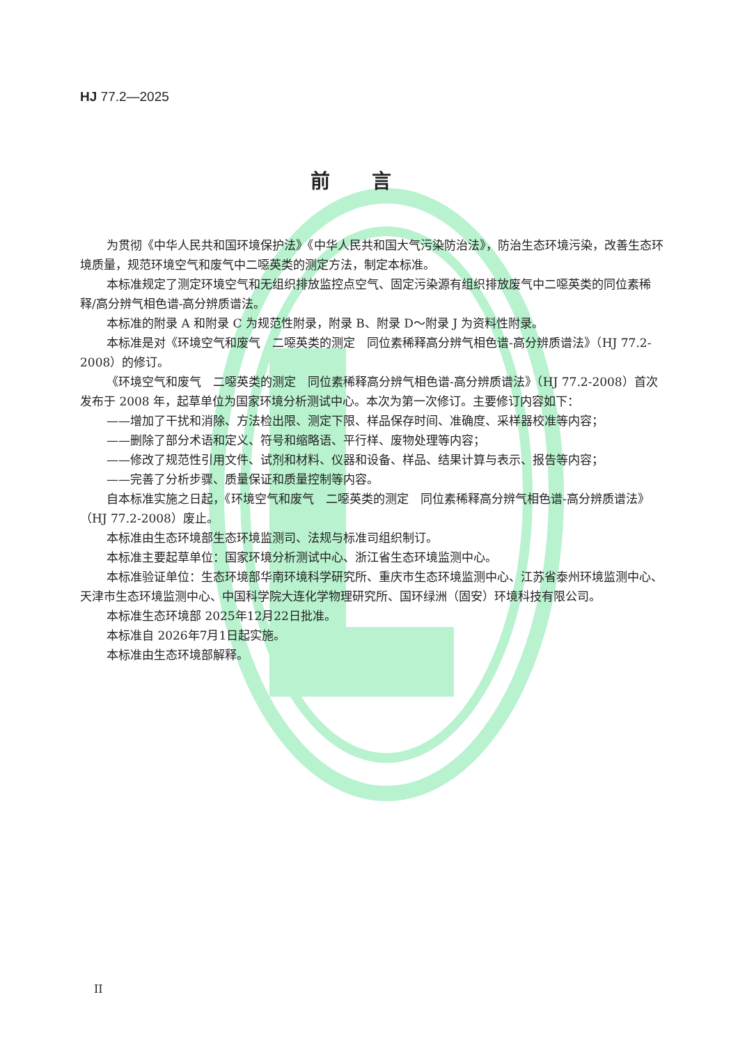HJ 77.2—2025
前言
为贯彻《中华人民共和国环境保护法》《中华人民共和国大气污染防治法》，防治生态环境污染，改善生态环境质量，规范环境空气和废气中二噁英类的测定方法，制定本标准。
本标准规定了测定环境空气和无组织排放监控点空气、固定污染源有组织排放废气中二噁英类的同位素稀释/高分辨气相色谱-高分辨质谱法。
本标准的附录 A 和附录 C 为规范性附录，附录 B、附录 D～附录 J 为资料性附录。
本标准是对《环境空气和废气　二噁英类的测定　同位素稀释高分辨气相色谱-高分辨质谱法》（HJ 77.2-2008）的修订。
《环境空气和废气　二噁英类的测定　同位素稀释高分辨气相色谱-高分辨质谱法》（HJ 77.2-2008）首次发布于 2008 年，起草单位为国家环境分析测试中心。本次为第一次修订。主要修订内容如下：
——增加了干扰和消除、方法检出限、测定下限、样品保存时间、准确度、采样器校准等内容；
——删除了部分术语和定义、符号和缩略语、平行样、废物处理等内容；
——修改了规范性引用文件、试剂和材料、仪器和设备、样品、结果计算与表示、报告等内容；
——完善了分析步骤、质量保证和质量控制等内容。
自本标准实施之日起，《环境空气和废气　二噁英类的测定　同位素稀释高分辨气相色谱-高分辨质谱法》（HJ 77.2-2008）废止。
本标准由生态环境部生态环境监测司、法规与标准司组织制订。
本标准主要起草单位：国家环境分析测试中心、浙江省生态环境监测中心。
本标准验证单位：生态环境部华南环境科学研究所、重庆市生态环境监测中心、江苏省泰州环境监测中心、天津市生态环境监测中心、中国科学院大连化学物理研究所、国环绿洲（固安）环境科技有限公司。
本标准生态环境部 2025年12月22日批准。
本标准自 2026年7月1日起实施。
本标准由生态环境部解释。
II